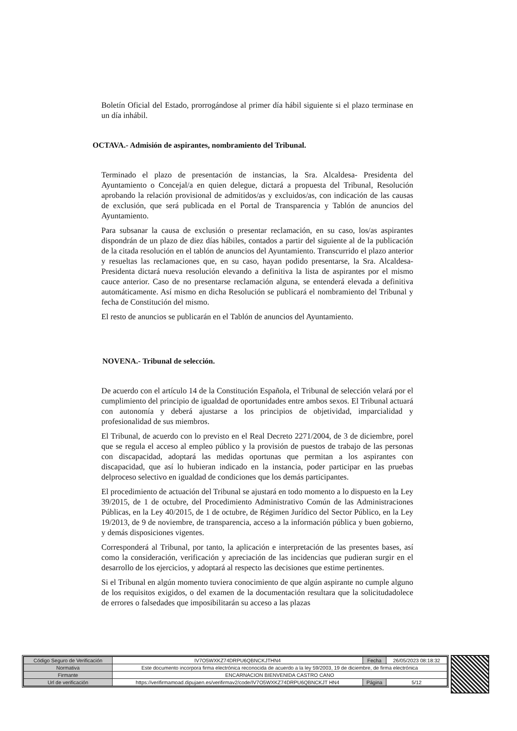Boletín Oficial del Estado, prorrogándose al primer día hábil siguiente si el plazo terminase en un día inhábil.
OCTAVA.- Admisión de aspirantes, nombramiento del Tribunal.
Terminado el plazo de presentación de instancias, la Sra. Alcaldesa- Presidenta del Ayuntamiento o Concejal/a en quien delegue, dictará a propuesta del Tribunal, Resolución aprobando la relación provisional de admitidos/as y excluidos/as, con indicación de las causas de exclusión, que será publicada en el Portal de Transparencia y Tablón de anuncios del Ayuntamiento.
Para subsanar la causa de exclusión o presentar reclamación, en su caso, los/as aspirantes dispondrán de un plazo de diez días hábiles, contados a partir del siguiente al de la publicación de la citada resolución en el tablón de anuncios del Ayuntamiento. Transcurrido el plazo anterior y resueltas las reclamaciones que, en su caso, hayan podido presentarse, la Sra. Alcaldesa-Presidenta dictará nueva resolución elevando a definitiva la lista de aspirantes por el mismo cauce anterior. Caso de no presentarse reclamación alguna, se entenderá elevada a definitiva automáticamente. Así mismo en dicha Resolución se publicará el nombramiento del Tribunal y fecha de Constitución del mismo.
El resto de anuncios se publicarán en el Tablón de anuncios del Ayuntamiento.
NOVENA.- Tribunal de selección.
De acuerdo con el artículo 14 de la Constitución Española, el Tribunal de selección velará por el cumplimiento del principio de igualdad de oportunidades entre ambos sexos. El Tribunal actuará con autonomía y deberá ajustarse a los principios de objetividad, imparcialidad y profesionalidad de sus miembros.
El Tribunal, de acuerdo con lo previsto en el Real Decreto 2271/2004, de 3 de diciembre, porel que se regula el acceso al empleo público y la provisión de puestos de trabajo de las personas con discapacidad, adoptará las medidas oportunas que permitan a los aspirantes con discapacidad, que así lo hubieran indicado en la instancia, poder participar en las pruebas delproceso selectivo en igualdad de condiciones que los demás participantes.
El procedimiento de actuación del Tribunal se ajustará en todo momento a lo dispuesto en la Ley 39/2015, de 1 de octubre, del Procedimiento Administrativo Común de las Administraciones Públicas, en la Ley 40/2015, de 1 de octubre, de Régimen Jurídico del Sector Público, en la Ley 19/2013, de 9 de noviembre, de transparencia, acceso a la información pública y buen gobierno, y demás disposiciones vigentes.
Corresponderá al Tribunal, por tanto, la aplicación e interpretación de las presentes bases, así como la consideración, verificación y apreciación de las incidencias que pudieran surgir en el desarrollo de los ejercicios, y adoptará al respecto las decisiones que estime pertinentes.
Si el Tribunal en algún momento tuviera conocimiento de que algún aspirante no cumple alguno de los requisitos exigidos, o del examen de la documentación resultara que la solicitudadolece de errores o falsedades que imposibilitarán su acceso a las plazas
| Código Seguro de Verificación | IV7O5WXKZ74DRPU6QBNCKJTHN4 | Fecha | 26/05/2023 08:18:32 |
| Normativa | Este documento incorpora firma electrónica reconocida de acuerdo a la ley 59/2003, 19 de diciembre, de firma electrónica | | |
| Firmante | ENCARNACION BIENVENIDA CASTRO CANO | | |
| Url de verificación | https://verifirmamoad.dipujaen.es/verifirmav2/code/IV7O5WXKZ74DRPU6QBNCKJT HN4 | Página | 5/12 |